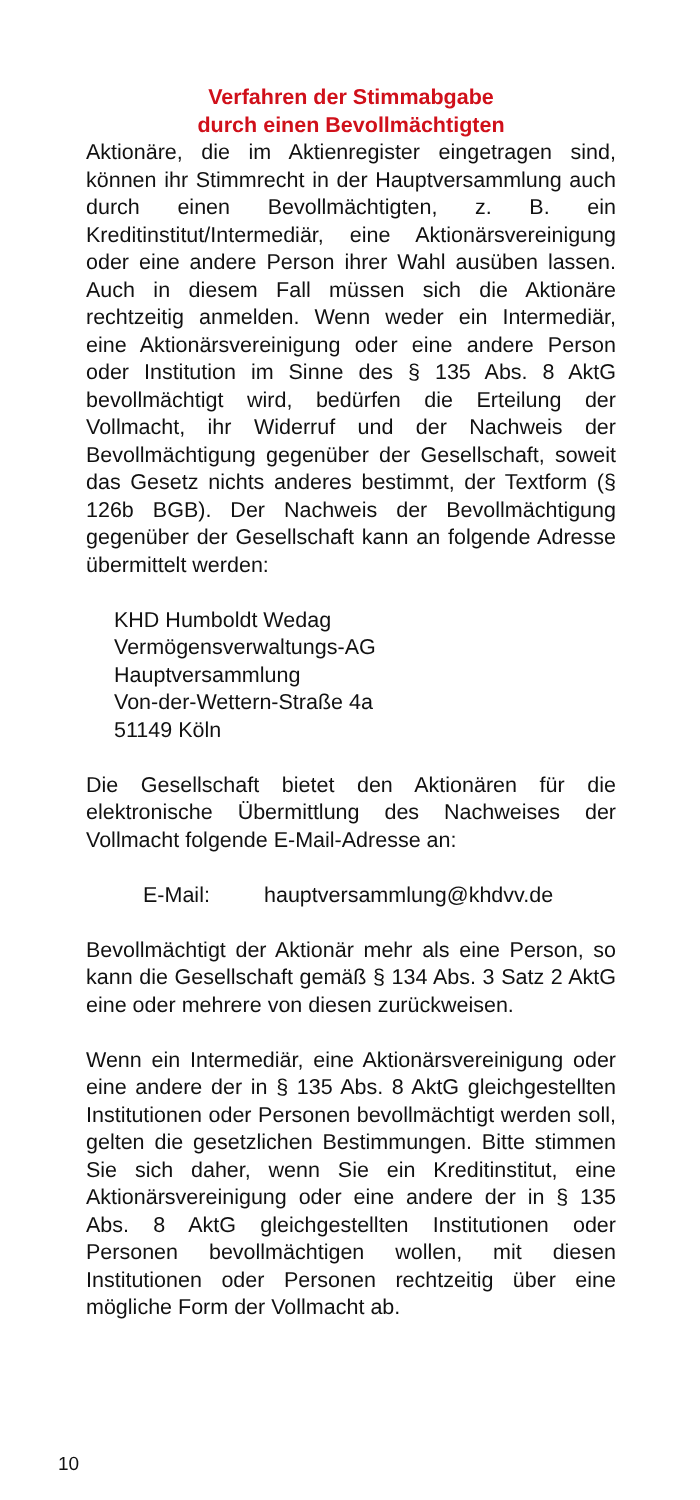Verfahren der Stimmabgabe
durch einen Bevollmächtigten
Aktionäre, die im Aktienregister eingetragen sind, können ihr Stimmrecht in der Hauptversammlung auch durch einen Bevollmächtigten, z. B. ein Kreditinstitut/Intermediär, eine Aktionärsvereinigung oder eine andere Person ihrer Wahl ausüben lassen. Auch in diesem Fall müssen sich die Aktionäre rechtzeitig anmelden. Wenn weder ein Intermediär, eine Aktionärsvereinigung oder eine andere Person oder Institution im Sinne des § 135 Abs. 8 AktG bevollmächtigt wird, bedürfen die Erteilung der Vollmacht, ihr Widerruf und der Nachweis der Bevollmächtigung gegenüber der Gesellschaft, soweit das Gesetz nichts anderes bestimmt, der Textform (§ 126b BGB). Der Nachweis der Bevollmächtigung gegenüber der Gesellschaft kann an folgende Adresse übermittelt werden:
KHD Humboldt Wedag
Vermögensverwaltungs-AG
Hauptversammlung
Von-der-Wettern-Straße 4a
51149 Köln
Die Gesellschaft bietet den Aktionären für die elektronische Übermittlung des Nachweises der Vollmacht folgende E-Mail-Adresse an:
E-Mail: hauptversammlung@khdvv.de
Bevollmächtigt der Aktionär mehr als eine Person, so kann die Gesellschaft gemäß § 134 Abs. 3 Satz 2 AktG eine oder mehrere von diesen zurückweisen.
Wenn ein Intermediär, eine Aktionärsvereinigung oder eine andere der in § 135 Abs. 8 AktG gleichgestellten Institutionen oder Personen bevollmächtigt werden soll, gelten die gesetzlichen Bestimmungen. Bitte stimmen Sie sich daher, wenn Sie ein Kreditinstitut, eine Aktionärsvereinigung oder eine andere der in § 135 Abs. 8 AktG gleichgestellten Institutionen oder Personen bevollmächtigen wollen, mit diesen Institutionen oder Personen rechtzeitig über eine mögliche Form der Vollmacht ab.
10